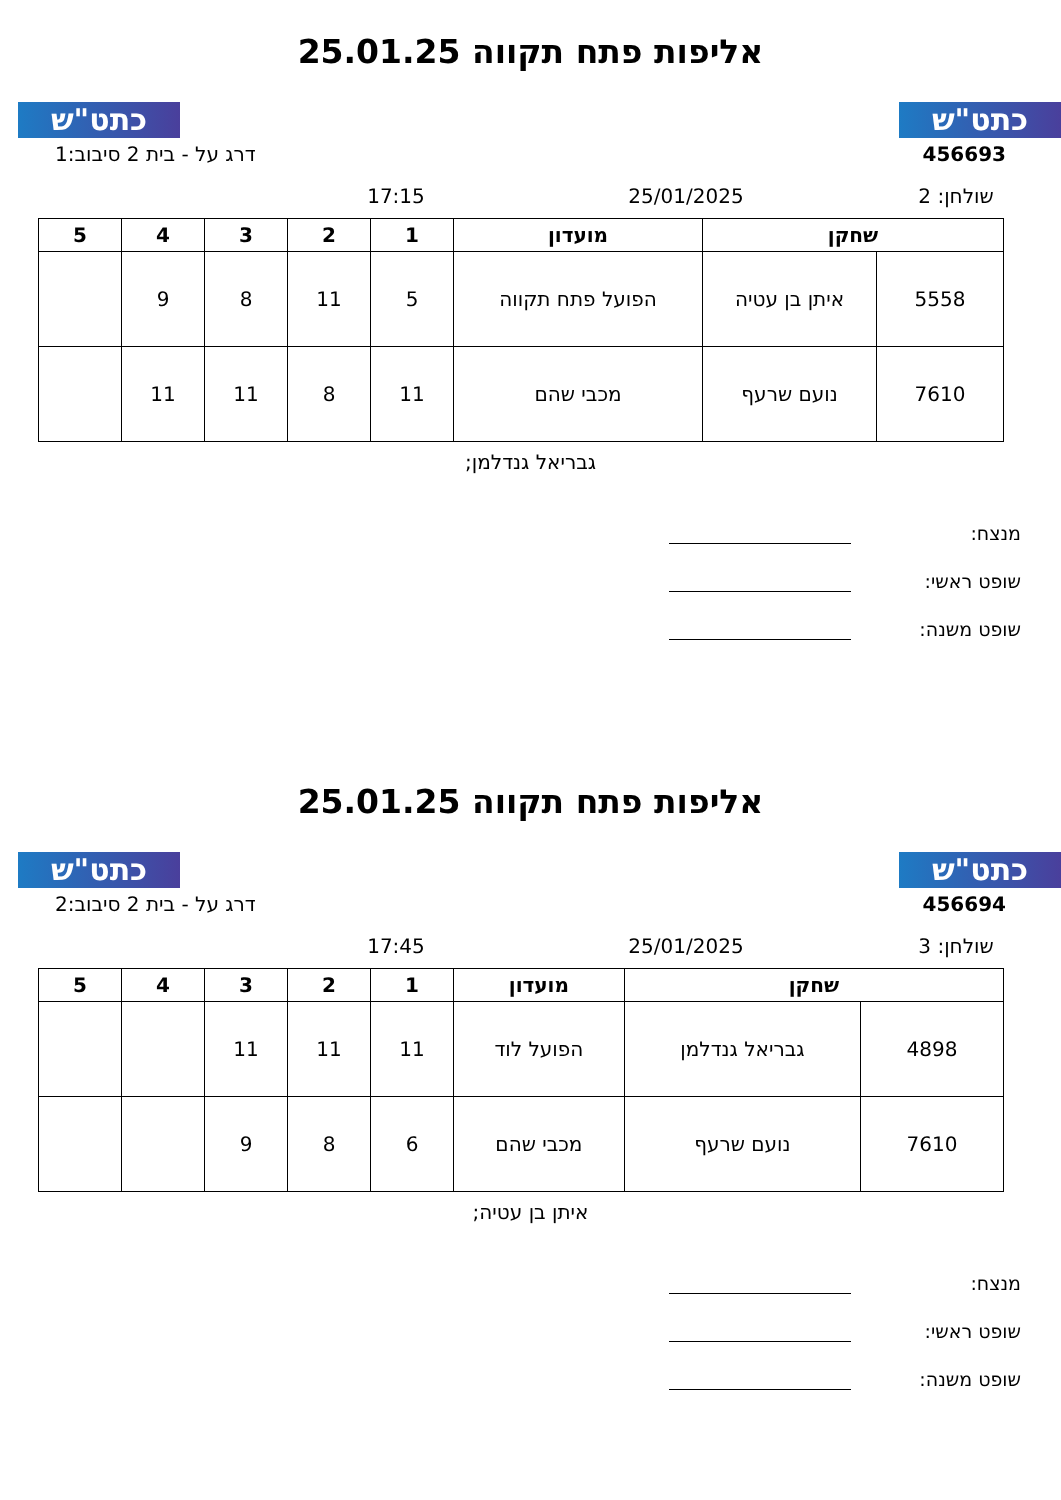כתט"ש כתט"ש
אליפות פתח תקווה 25.01.25
456693 דרג על - בית 2 סיבוב:1
שולחן: 2 25/01/2025 17:15
| שחקן | | מועדון | 1 | 2 | 3 | 4 | 5 |
| --- | --- | --- | --- | --- | --- | --- | --- |
| 5558 | איתן בן עטיה | הפועל פתח תקווה | 5 | 11 | 8 | 9 | |
| 7610 | נועם שרעף | מכבי שהם | 11 | 8 | 11 | 11 | |
גבריאל גנדלמן;
מנצח:
שופט ראשי:
שופט משנה:
כתט"ש כתט"ש
אליפות פתח תקווה 25.01.25
456694 דרג על - בית 2 סיבוב:2
שולחן: 3 25/01/2025 17:45
| שחקן | | מועדון | 1 | 2 | 3 | 4 | 5 |
| --- | --- | --- | --- | --- | --- | --- | --- |
| 4898 | גבריאל גנדלמן | הפועל לוד | 11 | 11 | 11 | | |
| 7610 | נועם שרעף | מכבי שהם | 6 | 8 | 9 | | |
איתן בן עטיה;
מנצח:
שופט ראשי:
שופט משנה: